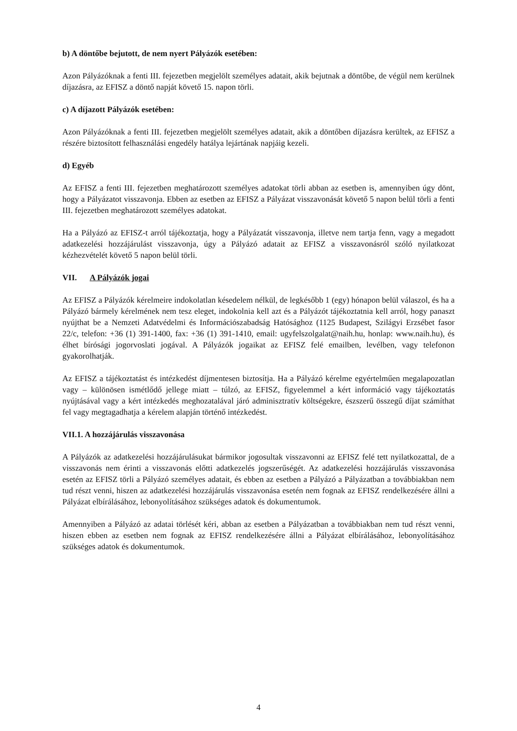b) A döntőbe bejutott, de nem nyert Pályázók esetében:
Azon Pályázóknak a fenti III. fejezetben megjelölt személyes adatait, akik bejutnak a döntőbe, de végül nem kerülnek díjazásra, az EFISZ a döntő napját követő 15. napon törli.
c) A díjazott Pályázók esetében:
Azon Pályázóknak a fenti III. fejezetben megjelölt személyes adatait, akik a döntőben díjazásra kerültek, az EFISZ a részére biztosított felhasználási engedély hatálya lejártának napjáig kezeli.
d) Egyéb
Az EFISZ a fenti III. fejezetben meghatározott személyes adatokat törli abban az esetben is, amennyiben úgy dönt, hogy a Pályázatot visszavonja. Ebben az esetben az EFISZ a Pályázat visszavonását követő 5 napon belül törli a fenti III. fejezetben meghatározott személyes adatokat.
Ha a Pályázó az EFISZ-t arról tájékoztatja, hogy a Pályázatát visszavonja, illetve nem tartja fenn, vagy a megadott adatkezelési hozzájárulást visszavonja, úgy a Pályázó adatait az EFISZ a visszavonásról szóló nyilatkozat kézhezvételét követő 5 napon belül törli.
VII. A Pályázók jogai
Az EFISZ a Pályázók kérelmeire indokolatlan késedelem nélkül, de legkésőbb 1 (egy) hónapon belül válaszol, és ha a Pályázó bármely kérelmének nem tesz eleget, indokolnia kell azt és a Pályázót tájékoztatnia kell arról, hogy panaszt nyújthat be a Nemzeti Adatvédelmi és Információszabadság Hatósághoz (1125 Budapest, Szilágyi Erzsébet fasor 22/c, telefon: +36 (1) 391-1400, fax: +36 (1) 391-1410, email: ugyfelszolgalat@naih.hu, honlap: www.naih.hu), és élhet bírósági jogorvoslati jogával. A Pályázók jogaikat az EFISZ felé emailben, levélben, vagy telefonon gyakorolhatják.
Az EFISZ a tájékoztatást és intézkedést díjmentesen biztosítja. Ha a Pályázó kérelme egyértelműen megalapozatlan vagy – különösen ismétlődő jellege miatt – túlzó, az EFISZ, figyelemmel a kért információ vagy tájékoztatás nyújtásával vagy a kért intézkedés meghozatalával járó adminisztratív költségekre, észszerű összegű díjat számíthat fel vagy megtagadhatja a kérelem alapján történő intézkedést.
VII.1. A hozzájárulás visszavonása
A Pályázók az adatkezelési hozzájárulásukat bármikor jogosultak visszavonni az EFISZ felé tett nyilatkozattal, de a visszavonás nem érinti a visszavonás előtti adatkezelés jogszerűségét. Az adatkezelési hozzájárulás visszavonása esetén az EFISZ törli a Pályázó személyes adatait, és ebben az esetben a Pályázó a Pályázatban a továbbiakban nem tud részt venni, hiszen az adatkezelési hozzájárulás visszavonása esetén nem fognak az EFISZ rendelkezésére állni a Pályázat elbírálásához, lebonyolításához szükséges adatok és dokumentumok.
Amennyiben a Pályázó az adatai törlését kéri, abban az esetben a Pályázatban a továbbiakban nem tud részt venni, hiszen ebben az esetben nem fognak az EFISZ rendelkezésére állni a Pályázat elbírálásához, lebonyolításához szükséges adatok és dokumentumok.
4